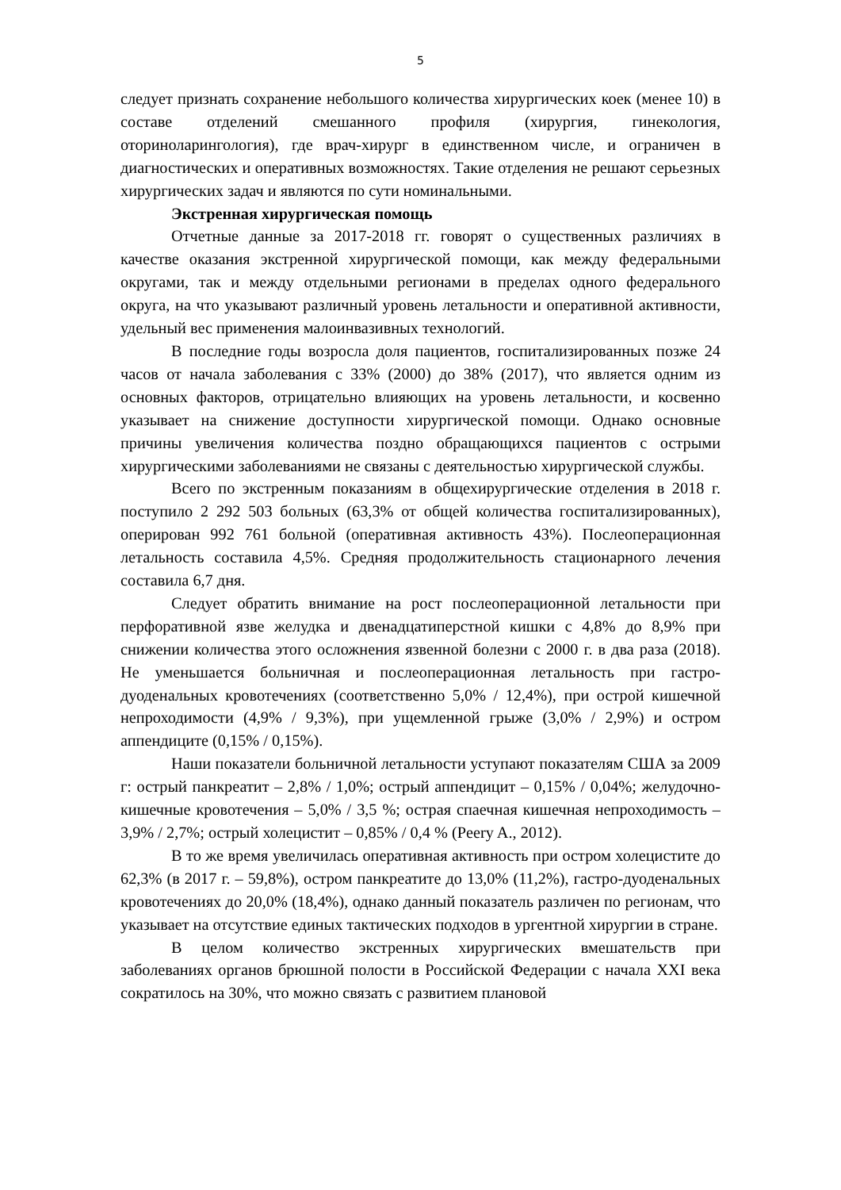5
следует признать сохранение небольшого количества хирургических коек (менее 10) в составе отделений смешанного профиля (хирургия, гинекология, оториноларингология), где врач-хирург в единственном числе, и ограничен в диагностических и оперативных возможностях. Такие отделения не решают серьезных хирургических задач и являются по сути номинальными.
Экстренная хирургическая помощь
Отчетные данные за 2017-2018 гг. говорят о существенных различиях в качестве оказания экстренной хирургической помощи, как между федеральными округами, так и между отдельными регионами в пределах одного федерального округа, на что указывают различный уровень летальности и оперативной активности, удельный вес применения малоинвазивных технологий.
В последние годы возросла доля пациентов, госпитализированных позже 24 часов от начала заболевания с 33% (2000) до 38% (2017), что является одним из основных факторов, отрицательно влияющих на уровень летальности, и косвенно указывает на снижение доступности хирургической помощи. Однако основные причины увеличения количества поздно обращающихся пациентов с острыми хирургическими заболеваниями не связаны с деятельностью хирургической службы.
Всего по экстренным показаниям в общехирургические отделения в 2018 г. поступило 2 292 503 больных (63,3% от общей количества госпитализированных), оперирован 992 761 больной (оперативная активность 43%). Послеоперационная летальность составила 4,5%. Средняя продолжительность стационарного лечения составила 6,7 дня.
Следует обратить внимание на рост послеоперационной летальности при перфоративной язве желудка и двенадцатиперстной кишки с 4,8% до 8,9% при снижении количества этого осложнения язвенной болезни с 2000 г. в два раза (2018). Не уменьшается больничная и послеоперационная летальность при гастро-дуоденальных кровотечениях (соответственно 5,0% / 12,4%), при острой кишечной непроходимости (4,9% / 9,3%), при ущемленной грыже (3,0% / 2,9%) и остром аппендиците (0,15% / 0,15%).
Наши показатели больничной летальности уступают показателям США за 2009 г: острый панкреатит – 2,8% / 1,0%; острый аппендицит – 0,15% / 0,04%; желудочно-кишечные кровотечения – 5,0% / 3,5 %; острая спаечная кишечная непроходимость – 3,9% / 2,7%; острый холецистит – 0,85% / 0,4 % (Peery A., 2012).
В то же время увеличилась оперативная активность при остром холецистите до 62,3% (в 2017 г. – 59,8%), остром панкреатите до 13,0% (11,2%), гастро-дуоденальных кровотечениях до 20,0% (18,4%), однако данный показатель различен по регионам, что указывает на отсутствие единых тактических подходов в ургентной хирургии в стране.
В целом количество экстренных хирургических вмешательств при заболеваниях органов брюшной полости в Российской Федерации с начала XXI века сократилось на 30%, что можно связать с развитием плановой